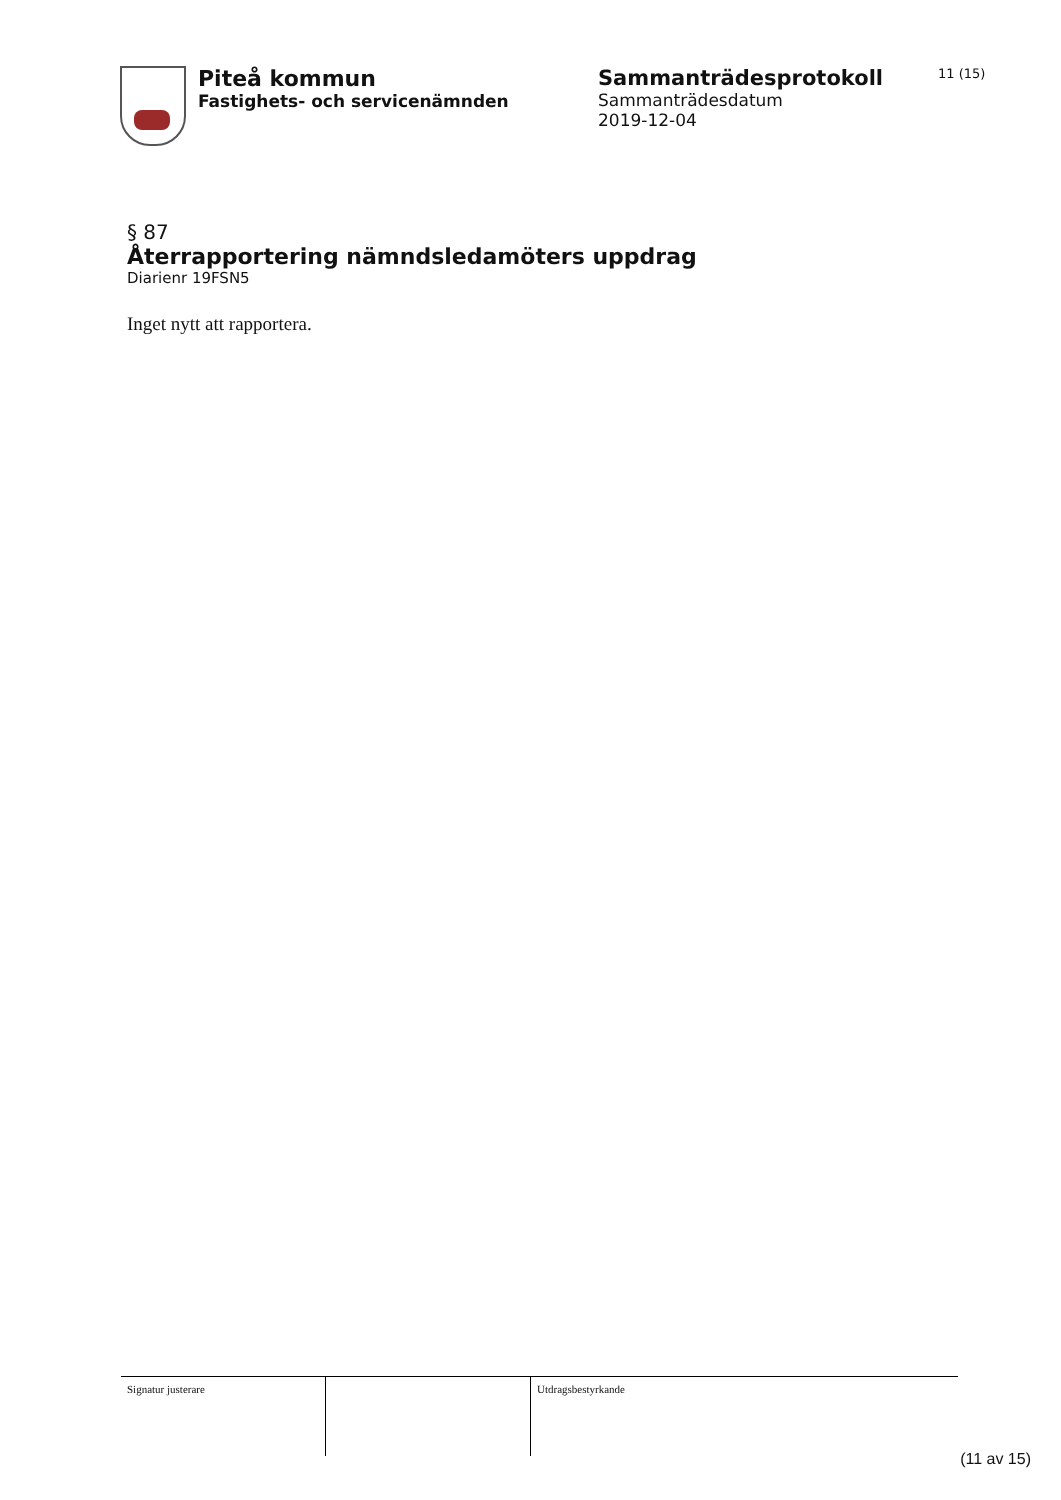Piteå kommun
Fastighets- och servicenämnden
Sammanträdesprotokoll
Sammanträdesdatum
2019-12-04
11 (15)
§ 87
Återrapportering nämndsledamöters uppdrag
Diarienr 19FSN5
Inget nytt att rapportera.
Signatur justerare Utdragsbestyrkande
(11 av 15)